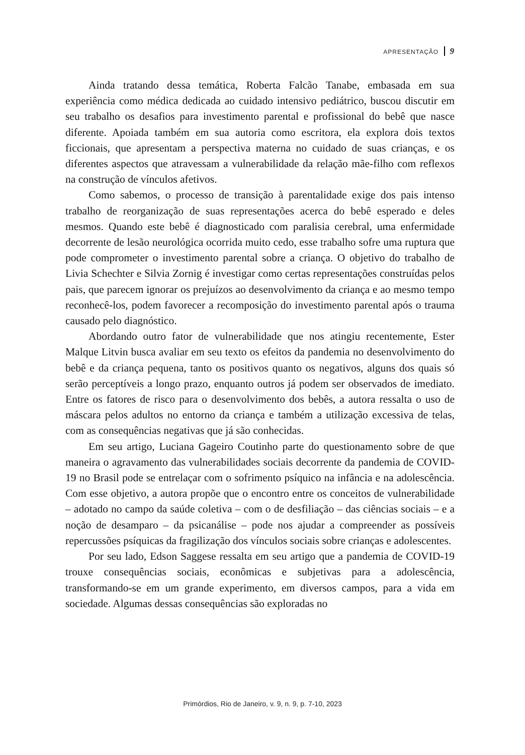APRESENTAÇÃO 9
Ainda tratando dessa temática, Roberta Falcão Tanabe, embasada em sua experiência como médica dedicada ao cuidado intensivo pediátrico, buscou discutir em seu trabalho os desafios para investimento parental e profissional do bebê que nasce diferente. Apoiada também em sua autoria como escritora, ela explora dois textos ficcionais, que apresentam a perspectiva materna no cuidado de suas crianças, e os diferentes aspectos que atravessam a vulnerabilidade da relação mãe-filho com reflexos na construção de vínculos afetivos.
Como sabemos, o processo de transição à parentalidade exige dos pais intenso trabalho de reorganização de suas representações acerca do bebê esperado e deles mesmos. Quando este bebê é diagnosticado com paralisia cerebral, uma enfermidade decorrente de lesão neurológica ocorrida muito cedo, esse trabalho sofre uma ruptura que pode comprometer o investimento parental sobre a criança. O objetivo do trabalho de Livia Schechter e Silvia Zornig é investigar como certas representações construídas pelos pais, que parecem ignorar os prejuízos ao desenvolvimento da criança e ao mesmo tempo reconhecê-los, podem favorecer a recomposição do investimento parental após o trauma causado pelo diagnóstico.
Abordando outro fator de vulnerabilidade que nos atingiu recentemente, Ester Malque Litvin busca avaliar em seu texto os efeitos da pandemia no desenvolvimento do bebê e da criança pequena, tanto os positivos quanto os negativos, alguns dos quais só serão perceptíveis a longo prazo, enquanto outros já podem ser observados de imediato. Entre os fatores de risco para o desenvolvimento dos bebês, a autora ressalta o uso de máscara pelos adultos no entorno da criança e também a utilização excessiva de telas, com as consequências negativas que já são conhecidas.
Em seu artigo, Luciana Gageiro Coutinho parte do questionamento sobre de que maneira o agravamento das vulnerabilidades sociais decorrente da pandemia de COVID-19 no Brasil pode se entrelaçar com o sofrimento psíquico na infância e na adolescência. Com esse objetivo, a autora propõe que o encontro entre os conceitos de vulnerabilidade – adotado no campo da saúde coletiva – com o de desfiliação – das ciências sociais – e a noção de desamparo – da psicanálise – pode nos ajudar a compreender as possíveis repercussões psíquicas da fragilização dos vínculos sociais sobre crianças e adolescentes.
Por seu lado, Edson Saggese ressalta em seu artigo que a pandemia de COVID-19 trouxe consequências sociais, econômicas e subjetivas para a adolescência, transformando-se em um grande experimento, em diversos campos, para a vida em sociedade. Algumas dessas consequências são exploradas no
Primórdios, Rio de Janeiro, v. 9, n. 9, p. 7-10, 2023